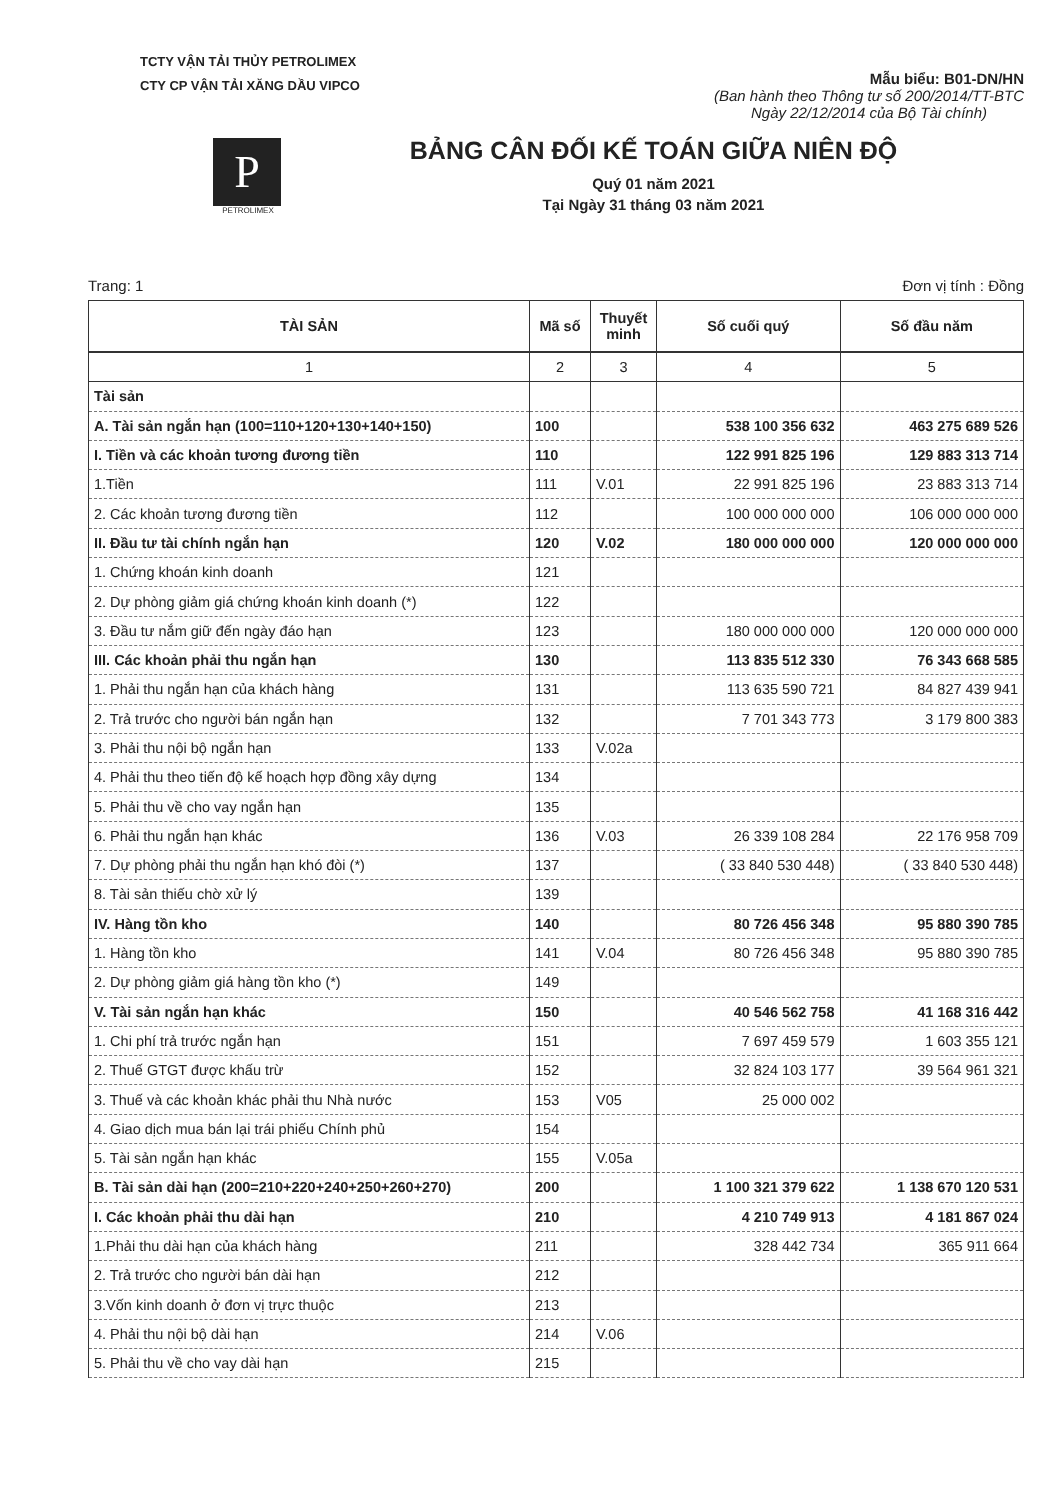TCTY VẬN TẢI THỦY PETROLIMEX
CTY CP VẬN TẢI XĂNG DẦU VIPCO
Mẫu biểu: B01-DN/HN
(Ban hành theo Thông tư số 200/2014/TT-BTC
Ngày 22/12/2014 của Bộ Tài chính)
P
PETROLIMEX
BẢNG CÂN ĐỐI KẾ TOÁN GIỮA NIÊN ĐỘ
Quý 01 năm 2021
Tại Ngày 31 tháng 03 năm 2021
Trang: 1 Đơn vị tính : Đồng
| TÀI SẢN | Mã số | Thuyết minh | Số cuối quý | Số đầu năm |
| --- | --- | --- | --- | --- |
| 1 | 2 | 3 | 4 | 5 |
| Tài sản | | | | |
| A. Tài sản ngắn hạn (100=110+120+130+140+150) | 100 | | 538 100 356 632 | 463 275 689 526 |
| I. Tiền và các khoản tương đương tiền | 110 | | 122 991 825 196 | 129 883 313 714 |
| 1.Tiền | 111 | V.01 | 22 991 825 196 | 23 883 313 714 |
| 2. Các khoản tương đương tiền | 112 | | 100 000 000 000 | 106 000 000 000 |
| II. Đầu tư tài chính ngắn hạn | 120 | V.02 | 180 000 000 000 | 120 000 000 000 |
| 1. Chứng khoán kinh doanh | 121 | | | |
| 2. Dự phòng giảm giá chứng khoán kinh doanh (*) | 122 | | | |
| 3. Đầu tư nắm giữ đến ngày đáo hạn | 123 | | 180 000 000 000 | 120 000 000 000 |
| III. Các khoản phải thu ngắn hạn | 130 | | 113 835 512 330 | 76 343 668 585 |
| 1. Phải thu ngắn hạn của khách hàng | 131 | | 113 635 590 721 | 84 827 439 941 |
| 2. Trả trước cho người bán ngắn hạn | 132 | | 7 701 343 773 | 3 179 800 383 |
| 3. Phải thu nội bộ ngắn hạn | 133 | V.02a | | |
| 4. Phải thu theo tiến độ kế hoạch hợp đồng xây dựng | 134 | | | |
| 5. Phải thu về cho vay ngắn hạn | 135 | | | |
| 6. Phải thu ngắn hạn khác | 136 | V.03 | 26 339 108 284 | 22 176 958 709 |
| 7. Dự phòng phải thu ngắn hạn khó đòi (*) | 137 | | ( 33 840 530 448) | ( 33 840 530 448) |
| 8. Tài sản thiếu chờ xử lý | 139 | | | |
| IV. Hàng tồn kho | 140 | | 80 726 456 348 | 95 880 390 785 |
| 1. Hàng tồn kho | 141 | V.04 | 80 726 456 348 | 95 880 390 785 |
| 2. Dự phòng giảm giá hàng tồn kho (*) | 149 | | | |
| V. Tài sản ngắn hạn khác | 150 | | 40 546 562 758 | 41 168 316 442 |
| 1. Chi phí trả trước ngắn hạn | 151 | | 7 697 459 579 | 1 603 355 121 |
| 2. Thuế GTGT được khấu trừ | 152 | | 32 824 103 177 | 39 564 961 321 |
| 3. Thuế và các khoản khác phải thu Nhà nước | 153 | V05 | 25 000 002 | |
| 4. Giao dịch mua bán lại trái phiếu Chính phủ | 154 | | | |
| 5. Tài sản ngắn hạn khác | 155 | V.05a | | |
| B. Tài sản dài hạn (200=210+220+240+250+260+270) | 200 | | 1 100 321 379 622 | 1 138 670 120 531 |
| I. Các khoản phải thu dài hạn | 210 | | 4 210 749 913 | 4 181 867 024 |
| 1.Phải thu dài hạn của khách hàng | 211 | | 328 442 734 | 365 911 664 |
| 2. Trả trước cho người bán dài hạn | 212 | | | |
| 3.Vốn kinh doanh ở đơn vị trực thuộc | 213 | | | |
| 4. Phải thu nội bộ dài hạn | 214 | V.06 | | |
| 5. Phải thu về cho vay dài hạn | 215 | | | |